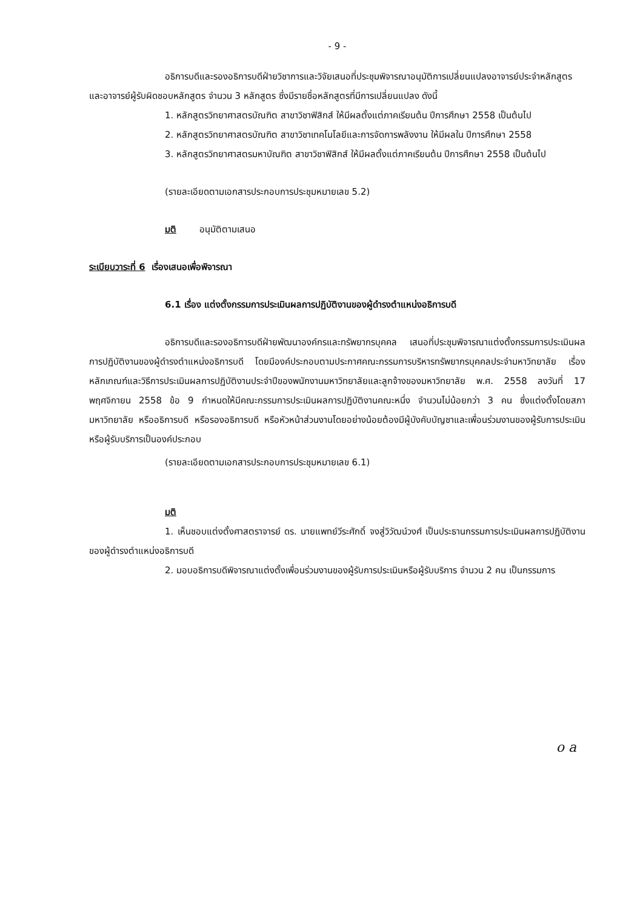- 9 -
อธิการบดีและรองอธิการบดีฝ่ายวิชาการและวิจัยเสนอที่ประชุมพิจารณาอนุมัติการเปลี่ยนแปลงอาจารย์ประจำหลักสูตรและอาจารย์ผู้รับผิดชอบหลักสูตร จำนวน 3 หลักสูตร ซึ่งมีรายชื่อหลักสูตรที่มีการเปลี่ยนแปลง ดังนี้
1. หลักสูตรวิทยาศาสตรบัณฑิต สาขาวิชาฟิสิกส์ ให้มีผลตั้งแต่ภาคเรียนต้น ปีการศึกษา 2558 เป็นต้นไป
2. หลักสูตรวิทยาศาสตรบัณฑิต สาขาวิชาเทคโนโลยีและการจัดการพลังงาน ให้มีผลใน ปีการศึกษา 2558
3. หลักสูตรวิทยาศาสตรมหาบัณฑิต สาขาวิชาฟิสิกส์ ให้มีผลตั้งแต่ภาคเรียนต้น ปีการศึกษา 2558 เป็นต้นไป
(รายละเอียดตามเอกสารประกอบการประชุมหมายเลข 5.2)
มติ อนุมัติตามเสนอ
ระเบียบวาระที่ 6 เรื่องเสนอเพื่อพิจารณา
6.1 เรื่อง แต่งตั้งกรรมการประเมินผลการปฏิบัติงานของผู้ดำรงตำแหน่งอธิการบดี
อธิการบดีและรองอธิการบดีฝ่ายพัฒนาองค์กรและทรัพยากรบุคคล เสนอที่ประชุมพิจารณาแต่งตั้งกรรมการประเมินผลการปฏิบัติงานของผู้ดำรงตำแหน่งอธิการบดี โดยมีองค์ประกอบตามประกาศคณะกรรมการบริหารทรัพยากรบุคคลประจำมหาวิทยาลัย เรื่อง หลักเกณฑ์และวิธีการประเมินผลการปฏิบัติงานประจำปีของพนักงานมหาวิทยาลัยและลูกจ้างของมหาวิทยาลัย พ.ศ. 2558 ลงวันที่ 17 พฤศจิกายน 2558 ข้อ 9 กำหนดให้มีคณะกรรมการประเมินผลการปฏิบัติงานคณะหนึ่ง จำนวนไม่น้อยกว่า 3 คน ซึ่งแต่งตั้งโดยสภามหาวิทยาลัย หรืออธิการบดี หรือรองอธิการบดี หรือหัวหน้าส่วนงานโดยอย่างน้อยต้องมีผู้บังคับบัญชาและเพื่อนร่วมงานของผู้รับการประเมินหรือผู้รับบริการเป็นองค์ประกอบ
(รายละเอียดตามเอกสารประกอบการประชุมหมายเลข 6.1)
มติ
1. เห็นชอบแต่งตั้งศาสตราจารย์ ดร. นายแพทย์วีระศักดิ์ จงสู่วิวัฒน์วงศ์ เป็นประธานกรรมการประเมินผลการปฏิบัติงานของผู้ดำรงตำแหน่งอธิการบดี
2. มอบอธิการบดีพิจารณาแต่งตั้งเพื่อนร่วมงานของผู้รับการประเมินหรือผู้รับบริการ จำนวน 2 คน เป็นกรรมการ
o a